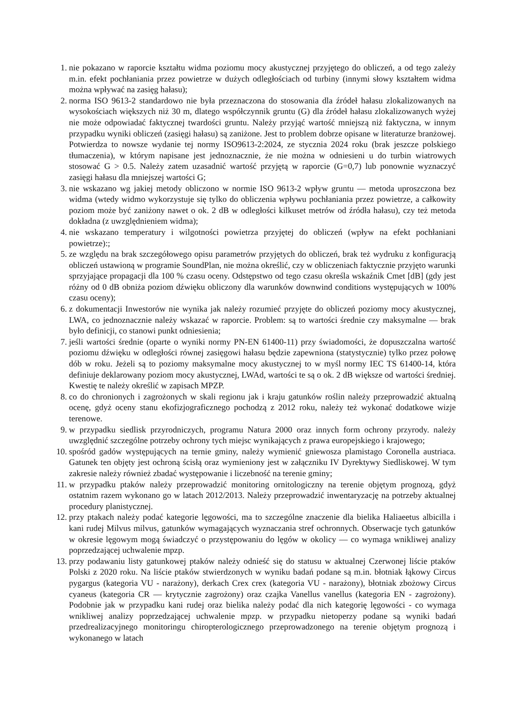1. nie pokazano w raporcie kształtu widma poziomu mocy akustycznej przyjętego do obliczeń, a od tego zależy m.in. efekt pochłaniania przez powietrze w dużych odległościach od turbiny (innymi słowy kształtem widma można wpływać na zasięg hałasu);
2. norma ISO 9613-2 standardowo nie była przeznaczona do stosowania dla źródeł hałasu zlokalizowanych na wysokościach większych niż 30 m, dlatego współczynnik gruntu (G) dla źródeł hałasu zlokalizowanych wyżej nie może odpowiadać faktycznej twardości gruntu. Należy przyjąć wartość mniejszą niż faktyczna, w innym przypadku wyniki obliczeń (zasięgi hałasu) są zaniżone. Jest to problem dobrze opisane w literaturze branżowej. Potwierdza to nowsze wydanie tej normy ISO9613-2:2024, ze stycznia 2024 roku (brak jeszcze polskiego tłumaczenia), w którym napisane jest jednoznacznie, że nie można w odniesieni u do turbin wiatrowych stosować G > 0.5. Należy zatem uzasadnić wartość przyjętą w raporcie (G=0,7) lub ponownie wyznaczyć zasięgi hałasu dla mniejszej wartości G;
3. nie wskazano wg jakiej metody obliczono w normie ISO 9613-2 wpływ gruntu — metoda uproszczona bez widma (wtedy widmo wykorzystuje się tylko do obliczenia wpływu pochłaniania przez powietrze, a całkowity poziom może być zaniżony nawet o ok. 2 dB w odległości kilkuset metrów od źródła hałasu), czy też metoda dokładna (z uwzględnieniem widma);
4. nie wskazano temperatury i wilgotności powietrza przyjętej do obliczeń (wpływ na efekt pochłaniani powietrze):;
5. ze względu na brak szczegółowego opisu parametrów przyjętych do obliczeń, brak też wydruku z konfiguracją obliczeń ustawioną w programie SoundPlan, nie można określić, czy w obliczeniach faktycznie przyjęto warunki sprzyjające propagacji dla 100 % czasu oceny. Odstępstwo od tego czasu określa wskaźnik Cmet [dB] (gdy jest różny od 0 dB obniża poziom dźwięku obliczony dla warunków downwind conditions występujących w 100% czasu oceny);
6. z dokumentacji Inwestorów nie wynika jak należy rozumieć przyjęte do obliczeń poziomy mocy akustycznej, LWA, co jednoznacznie należy wskazać w raporcie. Problem: są to wartości średnie czy maksymalne — brak było definicji, co stanowi punkt odniesienia;
7. jeśli wartości średnie (oparte o wyniki normy PN-EN 61400-11) przy świadomości, że dopuszczalna wartość poziomu dźwięku w odległości równej zasięgowi hałasu będzie zapewniona (statystycznie) tylko przez połowę dób w roku. Jeżeli są to poziomy maksymalne mocy akustycznej to w myśl normy IEC TS 61400-14, która definiuje deklarowany poziom mocy akustycznej, LWAd, wartości te są o ok. 2 dB większe od wartości średniej. Kwestię te należy określić w zapisach MPZP.
8. co do chronionych i zagrożonych w skali regionu jak i kraju gatunków roślin należy przeprowadzić aktualną ocenę, gdyż oceny stanu ekofizjograficznego pochodzą z 2012 roku, należy też wykonać dodatkowe wizje terenowe.
9. w przypadku siedlisk przyrodniczych, programu Natura 2000 oraz innych form ochrony przyrody. należy uwzględnić szczególne potrzeby ochrony tych miejsc wynikających z prawa europejskiego i krajowego;
10. spośród gadów występujących na ternie gminy, należy wymienić gniewosza plamistago Coronella austriaca. Gatunek ten objęty jest ochroną ścisłą oraz wymieniony jest w załączniku IV Dyrektywy Siedliskowej. W tym zakresie należy również zbadać występowanie i liczebność na terenie gminy;
11. w przypadku ptaków należy przeprowadzić monitoring ornitologiczny na terenie objętym prognozą, gdyż ostatnim razem wykonano go w latach 2012/2013. Należy przeprowadzić inwentaryzację na potrzeby aktualnej procedury planistycznej.
12. przy ptakach należy podać kategorie lęgowości, ma to szczególne znaczenie dla bielika Haliaeetus albicilla i kani rudej Milvus milvus, gatunków wymagających wyznaczania stref ochronnych. Obserwacje tych gatunków w okresie lęgowym mogą świadczyć o przystępowaniu do lęgów w okolicy — co wymaga wnikliwej analizy poprzedzającej uchwalenie mpzp.
13. przy podawaniu listy gatunkowej ptaków należy odnieść się do statusu w aktualnej Czerwonej liście ptaków Polski z 2020 roku. Na liście ptaków stwierdzonych w wyniku badań podane są m.in. błotniak łąkowy Circus pygargus (kategoria VU - narażony), derkach Crex crex (kategoria VU - narażony), błotniak zbożowy Circus cyaneus (kategoria CR — krytycznie zagrożony) oraz czajka Vanellus vanellus (kategoria EN - zagrożony). Podobnie jak w przypadku kani rudej oraz bielika należy podać dla nich kategorię lęgowości - co wymaga wnikliwej analizy poprzedzającej uchwalenie mpzp. w przypadku nietoperzy podane są wyniki badań przedrealizacyjnego monitoringu chiropterologicznego przeprowadzonego na terenie objętym prognozą i wykonanego w latach